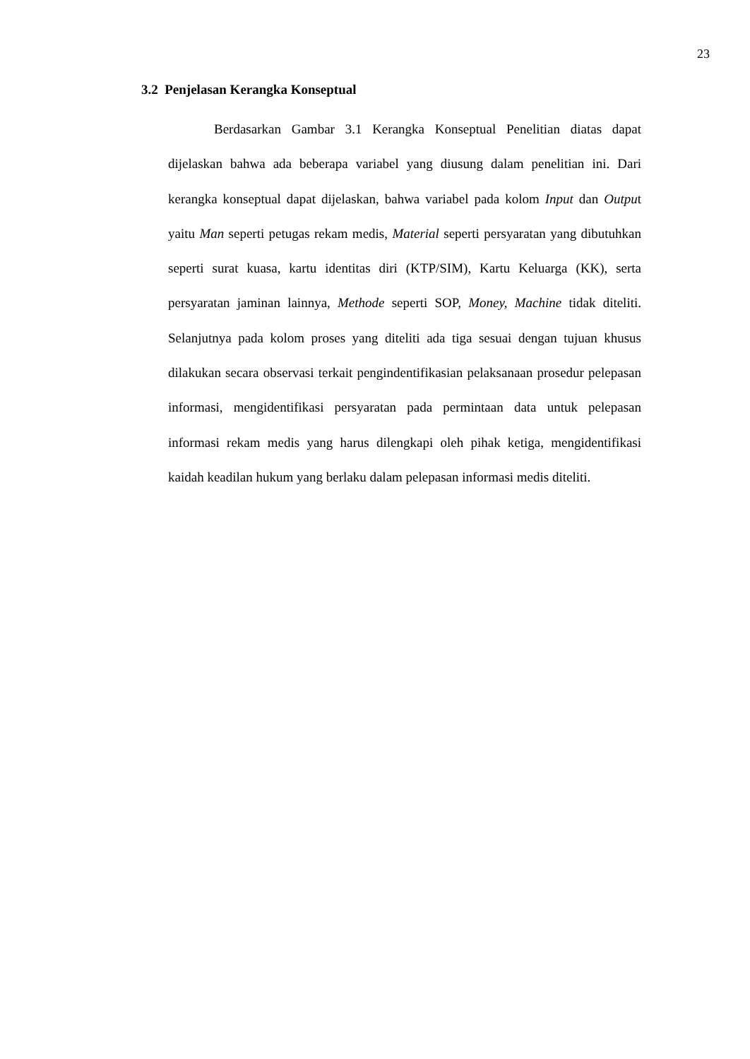23
3.2 Penjelasan Kerangka Konseptual
Berdasarkan Gambar 3.1 Kerangka Konseptual Penelitian diatas dapat dijelaskan bahwa ada beberapa variabel yang diusung dalam penelitian ini. Dari kerangka konseptual dapat dijelaskan, bahwa variabel pada kolom Input dan Output yaitu Man seperti petugas rekam medis, Material seperti persyaratan yang dibutuhkan seperti surat kuasa, kartu identitas diri (KTP/SIM), Kartu Keluarga (KK), serta persyaratan jaminan lainnya, Methode seperti SOP, Money, Machine tidak diteliti. Selanjutnya pada kolom proses yang diteliti ada tiga sesuai dengan tujuan khusus dilakukan secara observasi terkait pengindentifikasian pelaksanaan prosedur pelepasan informasi, mengidentifikasi persyaratan pada permintaan data untuk pelepasan informasi rekam medis yang harus dilengkapi oleh pihak ketiga, mengidentifikasi kaidah keadilan hukum yang berlaku dalam pelepasan informasi medis diteliti.